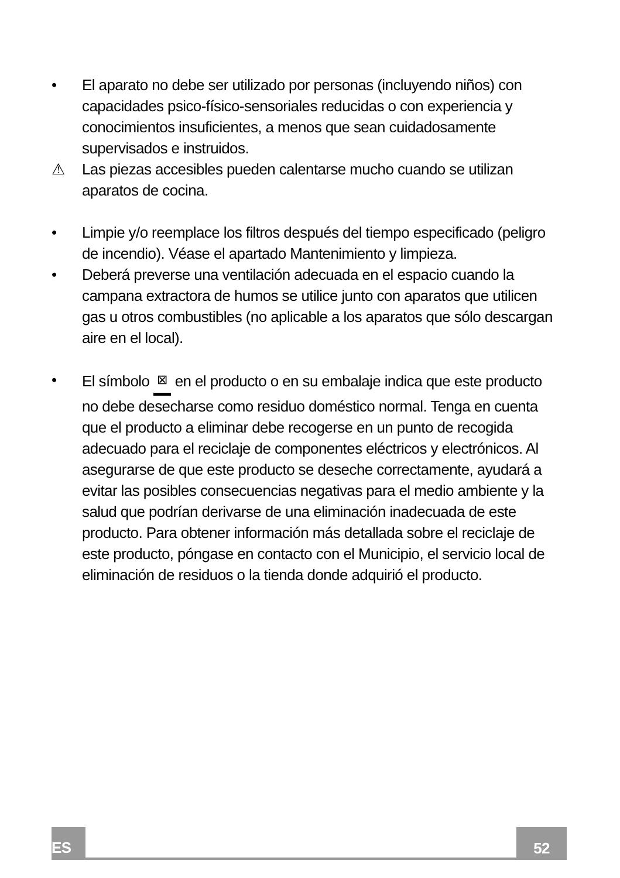• El aparato no debe ser utilizado por personas (incluyendo niños) con capacidades psico-físico-sensoriales reducidas o con experiencia y conocimientos insuficientes, a menos que sean cuidadosamente supervisados e instruidos.
⚠ Las piezas accesibles pueden calentarse mucho cuando se utilizan aparatos de cocina.
• Limpie y/o reemplace los filtros después del tiempo especificado (peligro de incendio). Véase el apartado Mantenimiento y limpieza.
• Deberá preverse una ventilación adecuada en el espacio cuando la campana extractora de humos se utilice junto con aparatos que utilicen gas u otros combustibles (no aplicable a los aparatos que sólo descargan aire en el local).
• El símbolo ⊠ en el producto o en su embalaje indica que este producto no debe desecharse como residuo doméstico normal. Tenga en cuenta que el producto a eliminar debe recogerse en un punto de recogida adecuado para el reciclaje de componentes eléctricos y electrónicos. Al asegurarse de que este producto se deseche correctamente, ayudará a evitar las posibles consecuencias negativas para el medio ambiente y la salud que podrían derivarse de una eliminación inadecuada de este producto. Para obtener información más detallada sobre el reciclaje de este producto, póngase en contacto con el Municipio, el servicio local de eliminación de residuos o la tienda donde adquirió el producto.
ES 52